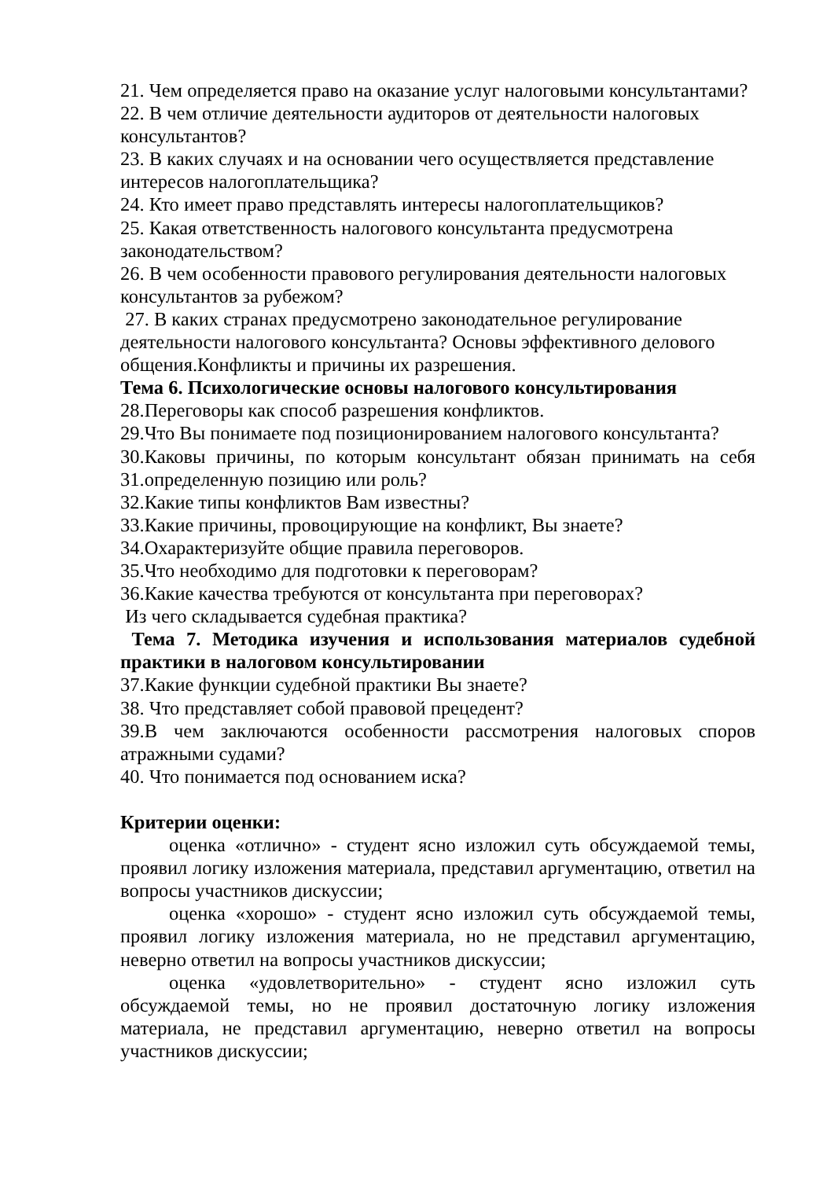21. Чем определяется право на оказание услуг налоговыми консультантами?
22. В чем отличие деятельности аудиторов от деятельности налоговых консультантов?
23. В каких случаях и на основании чего осуществляется представление интересов налогоплательщика?
24. Кто имеет право представлять интересы налогоплательщиков?
25. Какая ответственность налогового консультанта предусмотрена законодательством?
26. В чем особенности правового регулирования деятельности налоговых консультантов за рубежом?
27. В каких странах предусмотрено законодательное регулирование деятельности налогового консультанта? Основы эффективного делового общения.Конфликты и причины их разрешения.
Тема 6. Психологические основы налогового консультирования
28.Переговоры как способ разрешения конфликтов.
29.Что Вы понимаете под позиционированием налогового консультанта?
30.Каковы причины, по которым консультант обязан принимать на себя
31.определенную позицию или роль?
32.Какие типы конфликтов Вам известны?
33.Какие причины, провоцирующие на конфликт, Вы знаете?
34.Охарактеризуйте общие правила переговоров.
35.Что необходимо для подготовки к переговорам?
36.Какие качества требуются от консультанта при переговорах?
Из чего складывается судебная практика?
Тема 7. Методика изучения и использования материалов судебной практики в налоговом консультировании
37.Какие функции судебной практики Вы знаете?
38. Что представляет собой правовой прецедент?
39.В чем заключаются особенности рассмотрения налоговых споров атражными судами?
40. Что понимается под основанием иска?
Критерии оценки:
оценка «отлично» - студент ясно изложил суть обсуждаемой темы, проявил логику изложения материала, представил аргументацию, ответил на вопросы участников дискуссии;
оценка «хорошо» - студент ясно изложил суть обсуждаемой темы, проявил логику изложения материала, но не представил аргументацию, неверно ответил на вопросы участников дискуссии;
оценка «удовлетворительно» - студент ясно изложил суть обсуждаемой темы, но не проявил достаточную логику изложения материала, не представил аргументацию, неверно ответил на вопросы участников дискуссии;